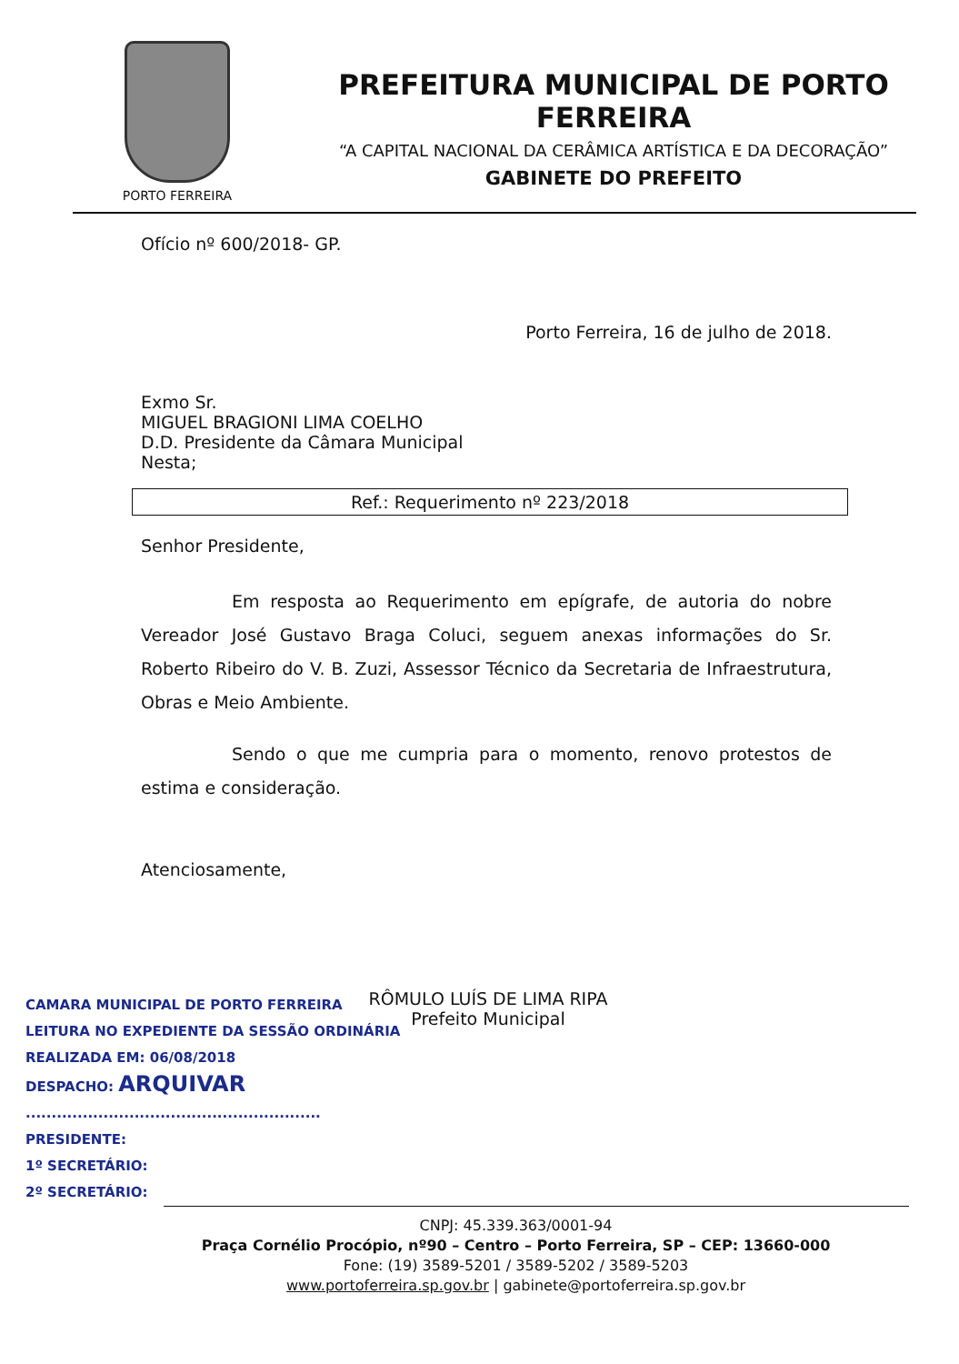PORTO FERREIRA
PREFEITURA MUNICIPAL DE PORTO FERREIRA
“A CAPITAL NACIONAL DA CERÂMICA ARTÍSTICA E DA DECORAÇÃO”
GABINETE DO PREFEITO
Ofício nº 600/2018- GP.
Porto Ferreira, 16 de julho de 2018.
Exmo Sr.
MIGUEL BRAGIONI LIMA COELHO
D.D. Presidente da Câmara Municipal
Nesta;
Ref.: Requerimento nº 223/2018
Senhor Presidente,
Em resposta ao Requerimento em epígrafe, de autoria do nobre Vereador José Gustavo Braga Coluci, seguem anexas informações do Sr. Roberto Ribeiro do V. B. Zuzi, Assessor Técnico da Secretaria de Infraestrutura, Obras e Meio Ambiente.
Sendo o que me cumpria para o momento, renovo protestos de estima e consideração.
Atenciosamente,
RÔMULO LUÍS DE LIMA RIPA
Prefeito Municipal
CAMARA MUNICIPAL DE PORTO FERREIRA
LEITURA NO EXPEDIENTE DA SESSÃO ORDINÁRIA
REALIZADA EM: 06/08/2018
DESPACHO: ARQUIVAR
.........................................................
PRESIDENTE:
1º SECRETÁRIO:
2º SECRETÁRIO:
CNPJ: 45.339.363/0001-94
Praça Cornélio Procópio, nº90 – Centro – Porto Ferreira, SP – CEP: 13660-000
Fone: (19) 3589-5201 / 3589-5202 / 3589-5203
www.portoferreira.sp.gov.br | gabinete@portoferreira.sp.gov.br